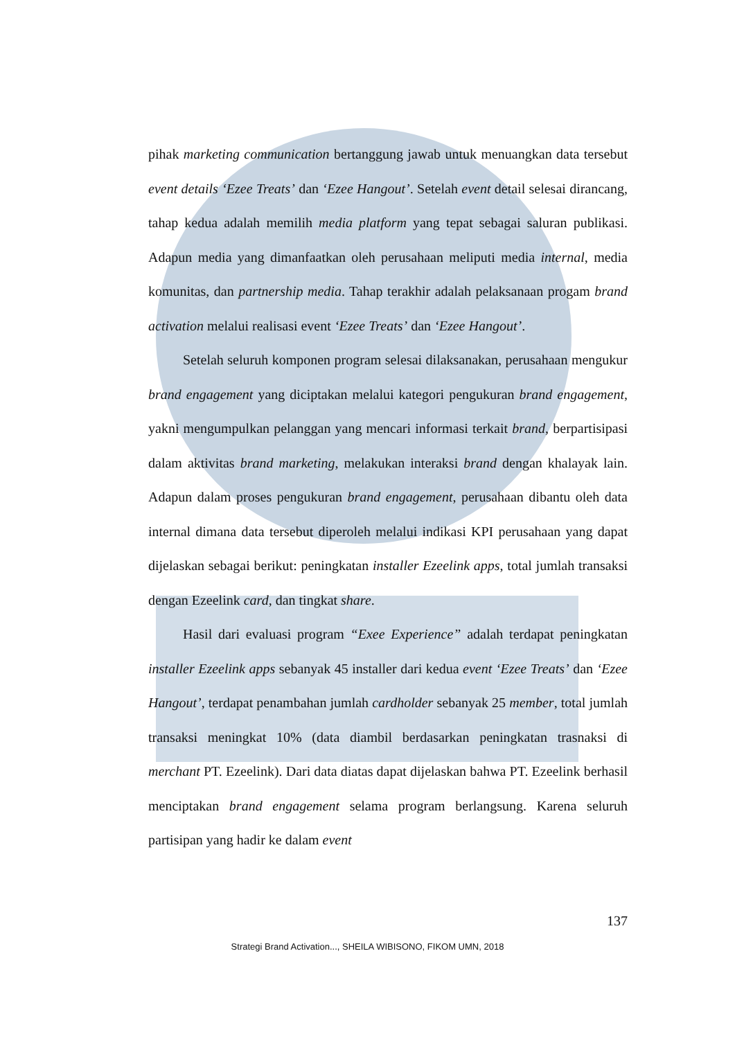pihak marketing communication bertanggung jawab untuk menuangkan data tersebut event details ‘Ezee Treats’ dan ‘Ezee Hangout’. Setelah event detail selesai dirancang, tahap kedua adalah memilih media platform yang tepat sebagai saluran publikasi. Adapun media yang dimanfaatkan oleh perusahaan meliputi media internal, media komunitas, dan partnership media. Tahap terakhir adalah pelaksanaan progam brand activation melalui realisasi event ‘Ezee Treats’ dan ‘Ezee Hangout’.
Setelah seluruh komponen program selesai dilaksanakan, perusahaan mengukur brand engagement yang diciptakan melalui kategori pengukuran brand engagement, yakni mengumpulkan pelanggan yang mencari informasi terkait brand, berpartisipasi dalam aktivitas brand marketing, melakukan interaksi brand dengan khalayak lain. Adapun dalam proses pengukuran brand engagement, perusahaan dibantu oleh data internal dimana data tersebut diperoleh melalui indikasi KPI perusahaan yang dapat dijelaskan sebagai berikut: peningkatan installer Ezeelink apps, total jumlah transaksi dengan Ezeelink card, dan tingkat share.
Hasil dari evaluasi program “Exee Experience” adalah terdapat peningkatan installer Ezeelink apps sebanyak 45 installer dari kedua event ‘Ezee Treats’ dan ‘Ezee Hangout’, terdapat penambahan jumlah cardholder sebanyak 25 member, total jumlah transaksi meningkat 10% (data diambil berdasarkan peningkatan trasnaksi di merchant PT. Ezeelink). Dari data diatas dapat dijelaskan bahwa PT. Ezeelink berhasil menciptakan brand engagement selama program berlangsung. Karena seluruh partisipan yang hadir ke dalam event
137
Strategi Brand Activation..., SHEILA WIBISONO, FIKOM UMN, 2018